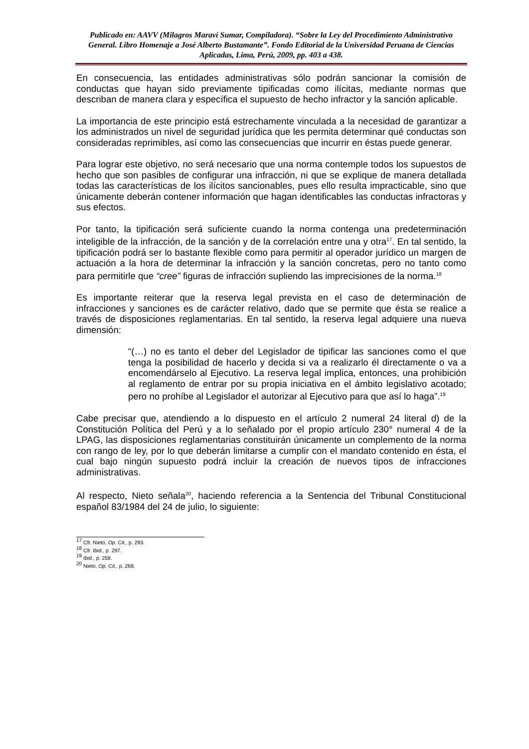Publicado en: AAVV (Milagros Maraví Sumar, Compiladora). “Sobre la Ley del Procedimiento Administrativo General. Libro Homenaje a José Alberto Bustamante”. Fondo Editorial de la Universidad Peruana de Ciencias Aplicadas, Lima, Perú, 2009, pp. 403 a 438.
En consecuencia, las entidades administrativas sólo podrán sancionar la comisión de conductas que hayan sido previamente tipificadas como ilícitas, mediante normas que describan de manera clara y específica el supuesto de hecho infractor y la sanción aplicable.
La importancia de este principio está estrechamente vinculada a la necesidad de garantizar a los administrados un nivel de seguridad jurídica que les permita determinar qué conductas son consideradas reprimibles, así como las consecuencias que incurrir en éstas puede generar.
Para lograr este objetivo, no será necesario que una norma contemple todos los supuestos de hecho que son pasibles de configurar una infracción, ni que se explique de manera detallada todas las características de los ilícitos sancionables, pues ello resulta impracticable, sino que únicamente deberán contener información que hagan identificables las conductas infractoras y sus efectos.
Por tanto, la tipificación será suficiente cuando la norma contenga una predeterminación inteligible de la infracción, de la sanción y de la correlación entre una y otra<sup>17</sup>. En tal sentido, la tipificación podrá ser lo bastante flexible como para permitir al operador jurídico un margen de actuación a la hora de determinar la infracción y la sanción concretas, pero no tanto como para permitirle que “cree” figuras de infracción supliendo las imprecisiones de la norma.<sup>18</sup>
Es importante reiterar que la reserva legal prevista en el caso de determinación de infracciones y sanciones es de carácter relativo, dado que se permite que ésta se realice a través de disposiciones reglamentarias. En tal sentido, la reserva legal adquiere una nueva dimensión:
“(…) no es tanto el deber del Legislador de tipificar las sanciones como el que tenga la posibilidad de hacerlo y decida si va a realizarlo él directamente o va a encomendárselo al Ejecutivo. La reserva legal implica, entonces, una prohibición al reglamento de entrar por su propia iniciativa en el ámbito legislativo acotado; pero no prohíbe al Legislador el autorizar al Ejecutivo para que así lo haga”.<sup>19</sup>
Cabe precisar que, atendiendo a lo dispuesto en el artículo 2 numeral 24 literal d) de la Constitución Política del Perú y a lo señalado por el propio artículo 230° numeral 4 de la LPAG, las disposiciones reglamentarias constituirán únicamente un complemento de la norma con rango de ley, por lo que deberán limitarse a cumplir con el mandato contenido en ésta, el cual bajo ningún supuesto podrá incluir la creación de nuevos tipos de infracciones administrativas.
Al respecto, Nieto señala<sup>20</sup>, haciendo referencia a la Sentencia del Tribunal Constitucional español 83/1984 del 24 de julio, lo siguiente:
<sup>17</sup> Cfr. Nieto, Op. Cit., p. 293.
<sup>18</sup> Cfr. Ibid., p. 297.
<sup>19</sup> Ibid., p. 258.
<sup>20</sup> Nieto, Op. Cit., p. 268.